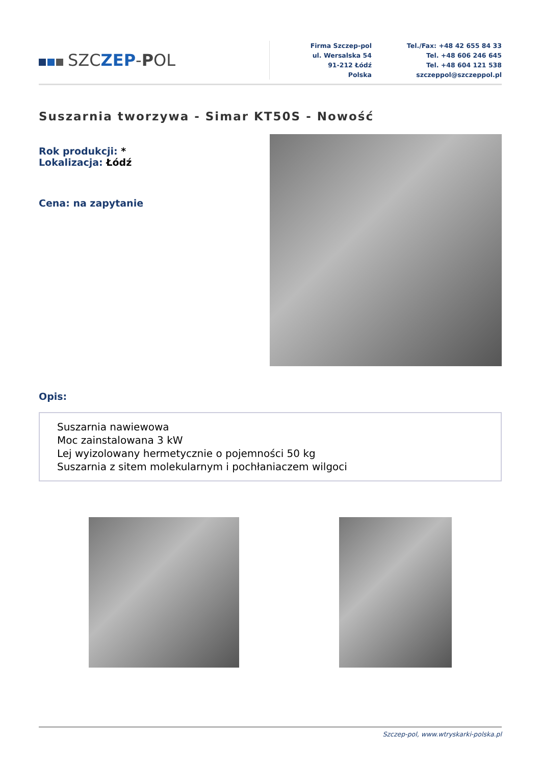SZCZEP-POL
Firma Szczep-pol
ul. Wersalska 54
91-212 Łódź
Polska
Tel./Fax: +48 42 655 84 33
Tel. +48 606 246 645
Tel. +48 604 121 538
szczeppol@szczeppol.pl
Suszarnia tworzywa - Simar KT50S - Nowość
Rok produkcji: *
Lokalizacja: Łódź
Cena: na zapytanie
Opis:
Suszarnia nawiewowa
Moc zainstalowana 3 kW
Lej wyizolowany hermetycznie o pojemności 50 kg
Suszarnia z sitem molekularnym i pochłaniaczem wilgoci
Szczep-pol, www.wtryskarki-polska.pl